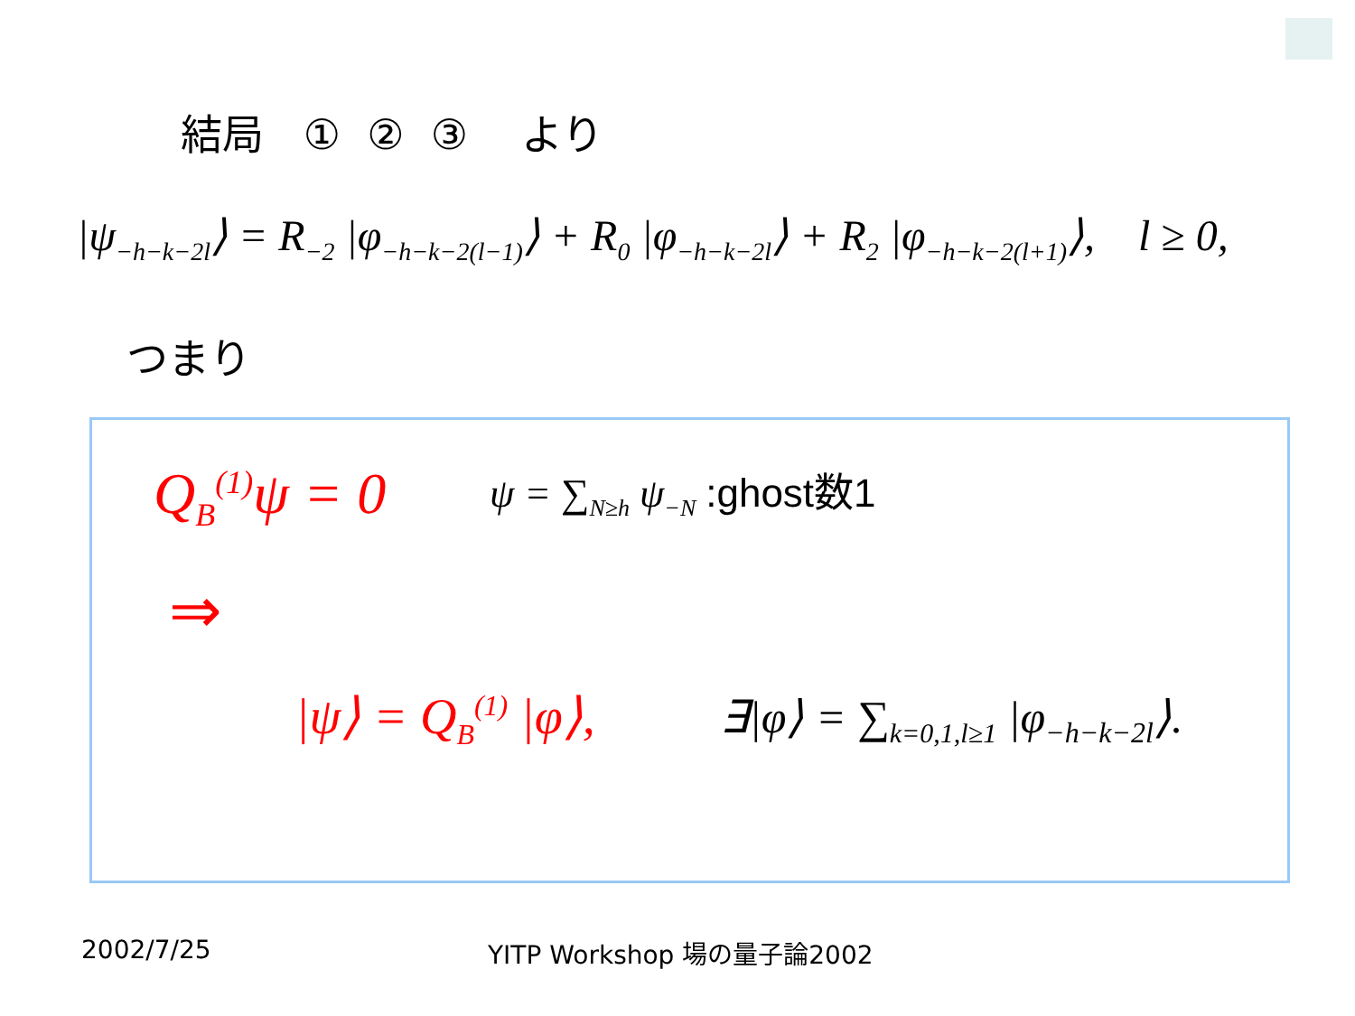結局 ① ② ③ より
|ψ<sub>−h−k−2l</sub>⟩ = R<sub>−2</sub> |φ<sub>−h−k−2(l−1)</sub>⟩ + R<sub>0</sub> |φ<sub>−h−k−2l</sub>⟩ + R<sub>2</sub> |φ<sub>−h−k−2(l+1)</sub>⟩, l ≥ 0,
つまり
Q<sub>B</sub><sup>(1)</sup>ψ = 0 ψ = ∑<sub>N≥h</sub> ψ<sub>−N</sub> :ghost数1
⇒
|ψ⟩ = Q<sub>B</sub><sup>(1)</sup> |φ⟩, ∃|φ⟩ = ∑<sub>k=0,1,l≥1</sub> |φ<sub>−h−k−2l</sub>⟩.
2002/7/25 YITP Workshop 場の量子論2002